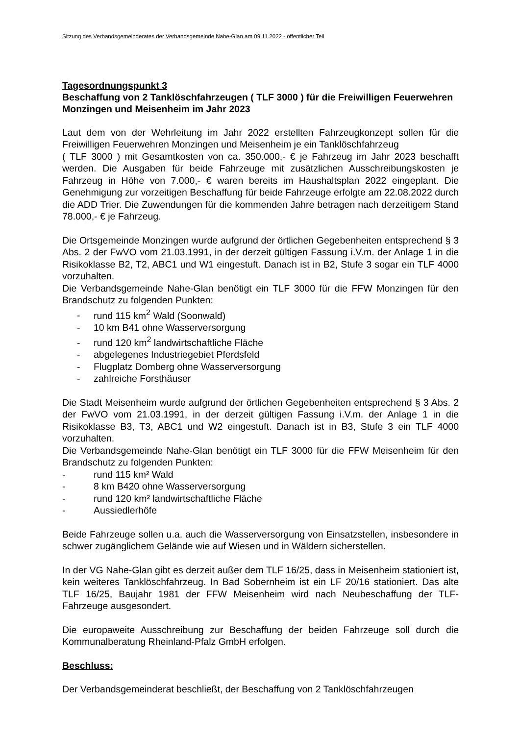Sitzung des Verbandsgemeinderates der Verbandsgemeinde Nahe-Glan am 09.11.2022 - öffentlicher Teil
Tagesordnungspunkt 3
Beschaffung von 2 Tanklöschfahrzeugen ( TLF 3000 ) für die Freiwilligen Feuerwehren Monzingen und Meisenheim im Jahr 2023
Laut dem von der Wehrleitung im Jahr 2022 erstellten Fahrzeugkonzept sollen für die Freiwilligen Feuerwehren Monzingen und Meisenheim je ein Tanklöschfahrzeug
( TLF 3000 ) mit Gesamtkosten von ca. 350.000,- € je Fahrzeug im Jahr 2023 beschafft werden. Die Ausgaben für beide Fahrzeuge mit zusätzlichen Ausschreibungskosten je Fahrzeug in Höhe von 7.000,- € waren bereits im Haushaltsplan 2022 eingeplant. Die Genehmigung zur vorzeitigen Beschaffung für beide Fahrzeuge erfolgte am 22.08.2022 durch die ADD Trier. Die Zuwendungen für die kommenden Jahre betragen nach derzeitigem Stand 78.000,- € je Fahrzeug.
Die Ortsgemeinde Monzingen wurde aufgrund der örtlichen Gegebenheiten entsprechend § 3 Abs. 2 der FwVO vom 21.03.1991, in der derzeit gültigen Fassung i.V.m. der Anlage 1 in die Risikoklasse B2, T2, ABC1 und W1 eingestuft. Danach ist in B2, Stufe 3 sogar ein TLF 4000 vorzuhalten.
Die Verbandsgemeinde Nahe-Glan benötigt ein TLF 3000 für die FFW Monzingen für den Brandschutz zu folgenden Punkten:
- rund 115 km<sup>2</sup> Wald (Soonwald)
- 10 km B41 ohne Wasserversorgung
- rund 120 km<sup>2</sup> landwirtschaftliche Fläche
- abgelegenes Industriegebiet Pferdsfeld
- Flugplatz Domberg ohne Wasserversorgung
- zahlreiche Forsthäuser
Die Stadt Meisenheim wurde aufgrund der örtlichen Gegebenheiten entsprechend § 3 Abs. 2 der FwVO vom 21.03.1991, in der derzeit gültigen Fassung i.V.m. der Anlage 1 in die Risikoklasse B3, T3, ABC1 und W2 eingestuft. Danach ist in B3, Stufe 3 ein TLF 4000 vorzuhalten.
Die Verbandsgemeinde Nahe-Glan benötigt ein TLF 3000 für die FFW Meisenheim für den Brandschutz zu folgenden Punkten:
- rund 115 km² Wald
- 8 km B420 ohne Wasserversorgung
- rund 120 km² landwirtschaftliche Fläche
- Aussiedlerhöfe
Beide Fahrzeuge sollen u.a. auch die Wasserversorgung von Einsatzstellen, insbesondere in schwer zugänglichem Gelände wie auf Wiesen und in Wäldern sicherstellen.
In der VG Nahe-Glan gibt es derzeit außer dem TLF 16/25, dass in Meisenheim stationiert ist, kein weiteres Tanklöschfahrzeug. In Bad Sobernheim ist ein LF 20/16 stationiert. Das alte TLF 16/25, Baujahr 1981 der FFW Meisenheim wird nach Neubeschaffung der TLF-Fahrzeuge ausgesondert.
Die europaweite Ausschreibung zur Beschaffung der beiden Fahrzeuge soll durch die Kommunalberatung Rheinland-Pfalz GmbH erfolgen.
Beschluss:
Der Verbandsgemeinderat beschließt, der Beschaffung von 2 Tanklöschfahrzeugen